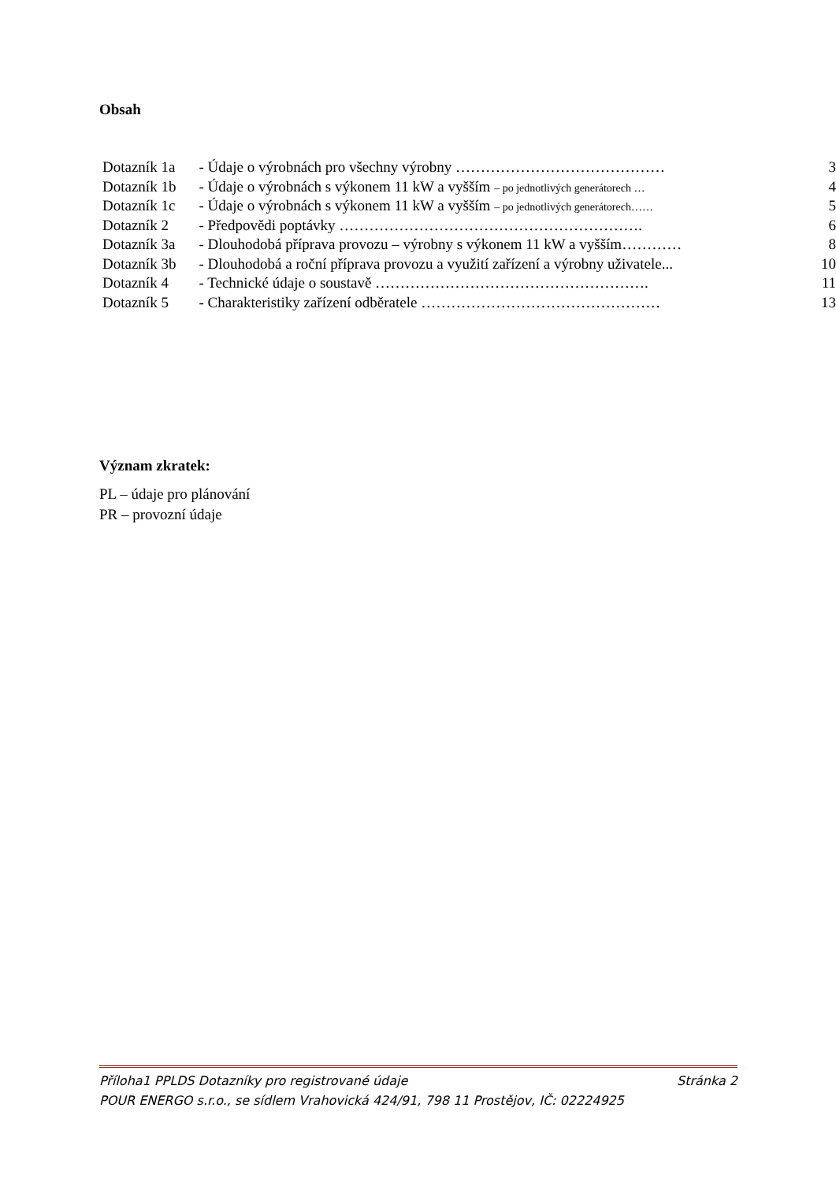Obsah
| Dotazník 1a | - Údaje o výrobnách pro všechny výrobny …………………………………… | 3 |
| Dotazník 1b | - Údaje o výrobnách s výkonem 11 kW a vyšším – po jednotlivých generátorech … | 4 |
| Dotazník 1c | - Údaje o výrobnách s výkonem 11 kW a vyšším – po jednotlivých generátorech…… | 5 |
| Dotazník 2 | - Předpovědi poptávky ……………………………………………………. | 6 |
| Dotazník 3a | - Dlouhodobá příprava provozu – výrobny s výkonem 11 kW a vyšším………… | 8 |
| Dotazník 3b | - Dlouhodobá a roční příprava provozu a využití zařízení a výrobny uživatele... | 10 |
| Dotazník 4 | - Technické údaje o soustavě ………………………………………………. | 11 |
| Dotazník 5 | - Charakteristiky zařízení odběratele ………………………………………… | 13 |
Význam zkratek:
PL – údaje pro plánování
PR – provozní údaje
Příloha1 PPLDS Dotazníky pro registrované údaje Stránka 2
POUR ENERGO s.r.o., se sídlem Vrahovická 424/91, 798 11 Prostějov, IČ: 02224925